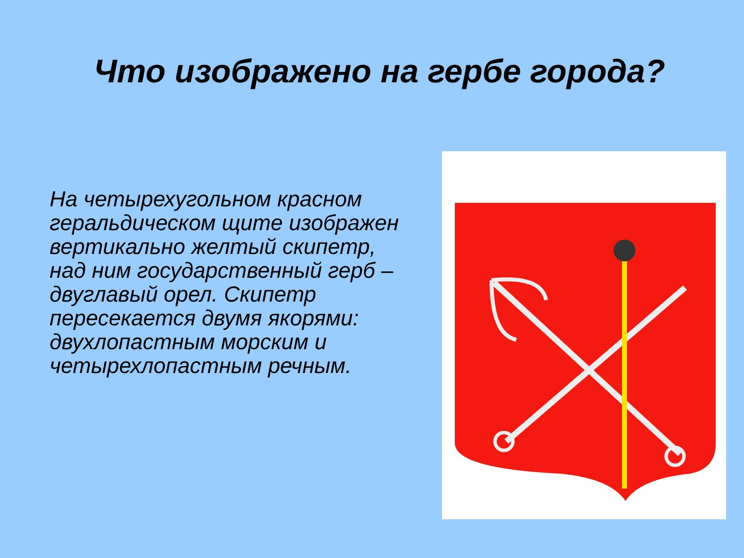Что изображено на гербе города?
На четырехугольном красном геральдическом щите изображен вертикально желтый скипетр, над ним государственный герб – двуглавый орел. Скипетр пересекается двумя якорями: двухлопастным морским и четырехлопастным речным.